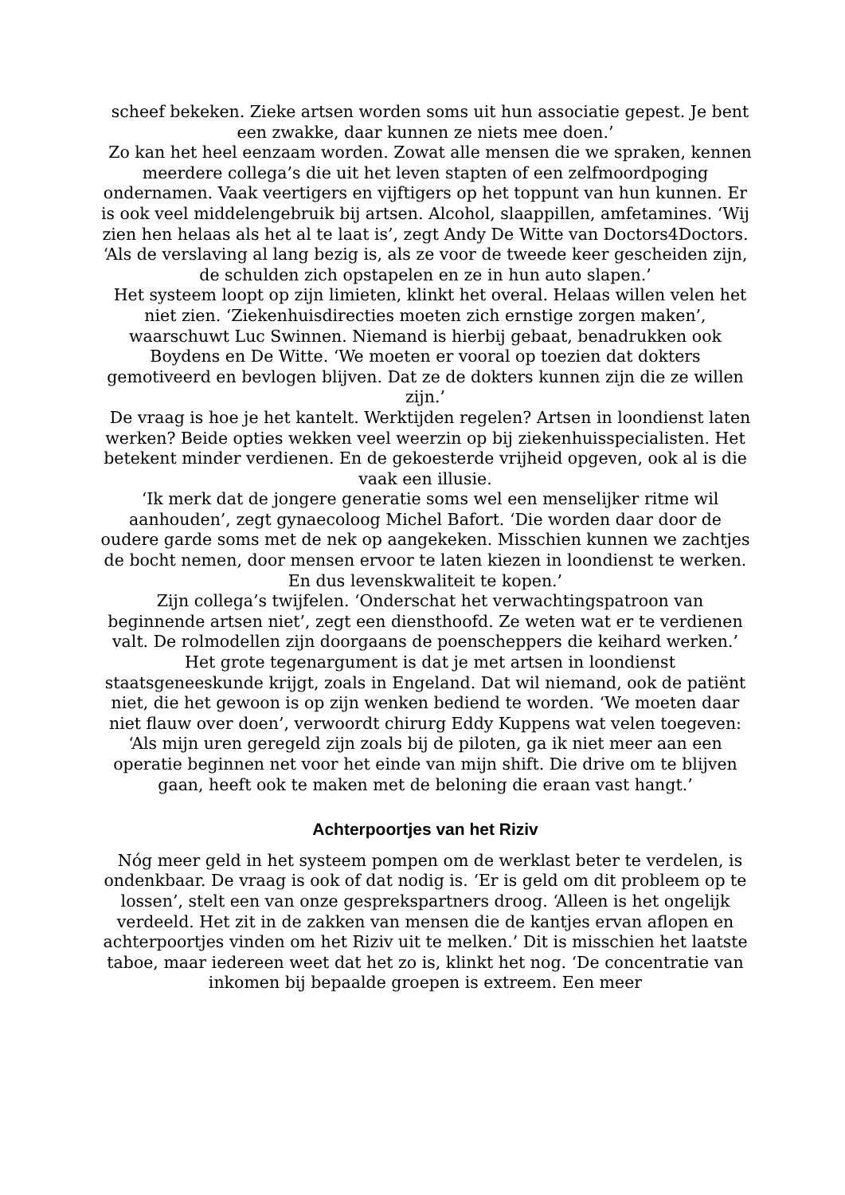scheef bekeken. Zieke artsen worden soms uit hun associatie gepest. Je bent een zwakke, daar kunnen ze niets mee doen.’
Zo kan het heel eenzaam worden. Zowat alle mensen die we spraken, kennen meerdere collega’s die uit het leven stapten of een zelfmoordpoging ondernamen. Vaak veertigers en vijftigers op het toppunt van hun kunnen. Er is ook veel middelengebruik bij artsen. Alcohol, slaappillen, amfetamines. ‘Wij zien hen helaas als het al te laat is’, zegt Andy De Witte van Doctors4Doctors. ‘Als de verslaving al lang bezig is, als ze voor de tweede keer gescheiden zijn, de schulden zich opstapelen en ze in hun auto slapen.’
Het systeem loopt op zijn limieten, klinkt het overal. Helaas willen velen het niet zien. ‘Ziekenhuisdirecties moeten zich ernstige zorgen maken’, waarschuwt Luc Swinnen. Niemand is hierbij gebaat, benadrukken ook Boydens en De Witte. ‘We moeten er vooral op toezien dat dokters gemotiveerd en bevlogen blijven. Dat ze de dokters kunnen zijn die ze willen zijn.’
De vraag is hoe je het kantelt. Werktijden regelen? Artsen in loondienst laten werken? Beide opties wekken veel weerzin op bij ziekenhuisspecialisten. Het betekent minder verdienen. En de gekoesterde vrijheid opgeven, ook al is die vaak een illusie.
‘Ik merk dat de jongere generatie soms wel een menselijker ritme wil aanhouden’, zegt gynaecoloog Michel Bafort. ‘Die worden daar door de oudere garde soms met de nek op aangekeken. Misschien kunnen we zachtjes de bocht nemen, door mensen ervoor te laten kiezen in loondienst te werken. En dus levenskwaliteit te kopen.’
Zijn collega’s twijfelen. ‘Onderschat het verwachtingspatroon van beginnende artsen niet’, zegt een diensthoofd. Ze weten wat er te verdienen valt. De rolmodellen zijn doorgaans de poenscheppers die keihard werken.’
Het grote tegenargument is dat je met artsen in loondienst staatsgeneeskunde krijgt, zoals in Engeland. Dat wil niemand, ook de patiënt niet, die het gewoon is op zijn wenken bediend te worden. ‘We moeten daar niet flauw over doen’, verwoordt chirurg Eddy Kuppens wat velen toegeven: ‘Als mijn uren geregeld zijn zoals bij de piloten, ga ik niet meer aan een operatie beginnen net voor het einde van mijn shift. Die drive om te blijven gaan, heeft ook te maken met de beloning die eraan vast hangt.’
Achterpoortjes van het Riziv
Nóg meer geld in het systeem pompen om de werklast beter te verdelen, is ondenkbaar. De vraag is ook of dat nodig is. ‘Er is geld om dit probleem op te lossen’, stelt een van onze gesprekspartners droog. ‘Alleen is het ongelijk verdeeld. Het zit in de zakken van mensen die de kantjes ervan aflopen en achterpoortjes vinden om het Riziv uit te melken.’ Dit is misschien het laatste taboe, maar iedereen weet dat het zo is, klinkt het nog. ‘De concentratie van inkomen bij bepaalde groepen is extreem. Een meer